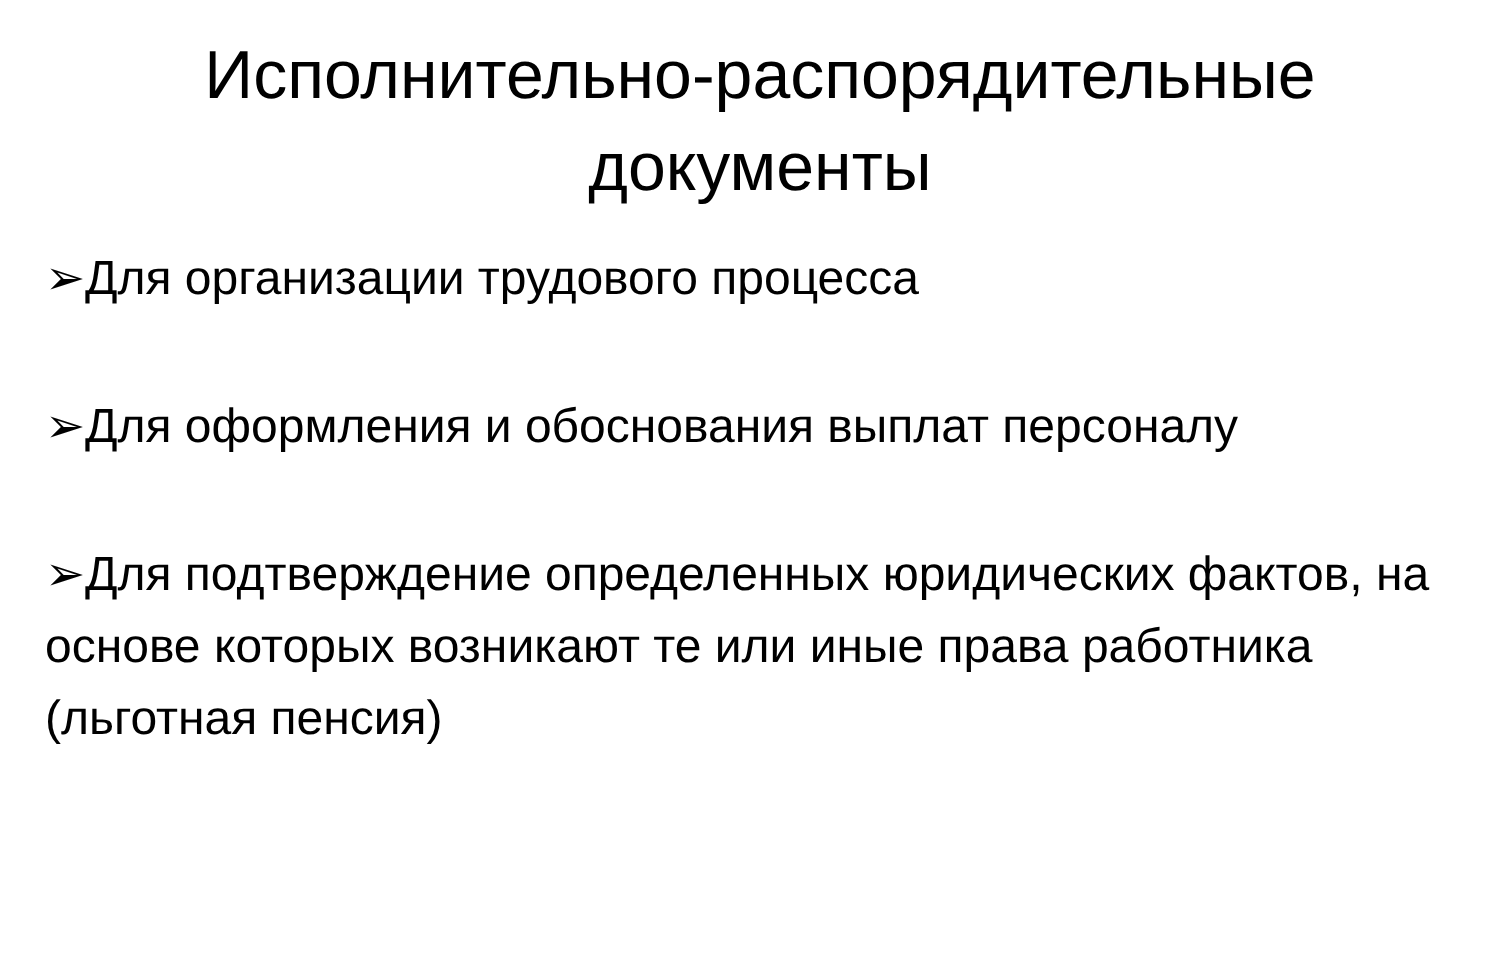Исполнительно-распорядительные
документы
➢Для организации трудового процесса
➢Для оформления и обоснования выплат персоналу
➢Для подтверждение определенных юридических фактов, на основе которых возникают те или иные права работника (льготная пенсия)